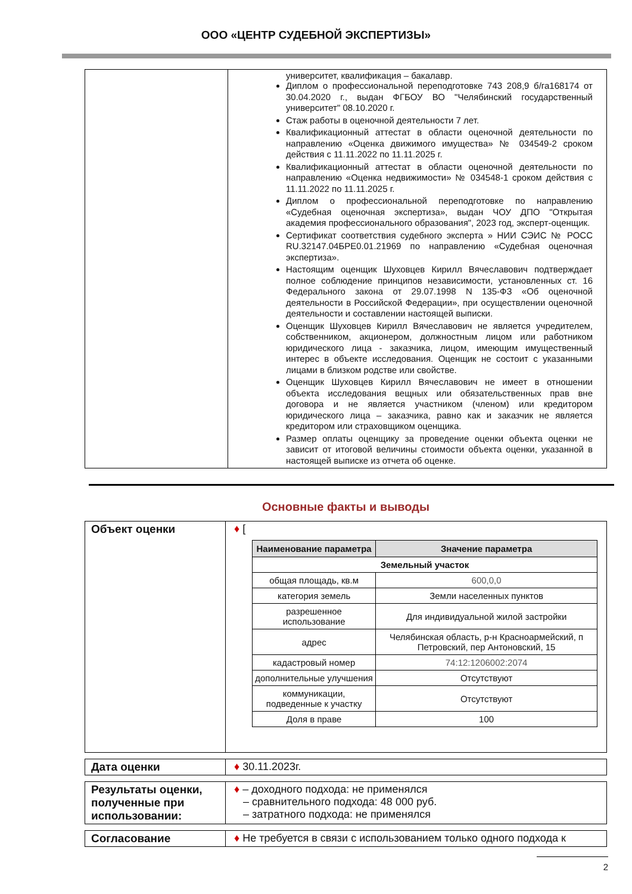ООО «ЦЕНТР СУДЕБНОЙ ЭКСПЕРТИЗЫ»
| | университет, квалификация – бакалавр. Диплом о профессиональной переподготовке 743 208,9 б/га168174 от 30.04.2020 г., выдан ФГБОУ ВО "Челябинский государственный университет" 08.10.2020 г. Стаж работы в оценочной деятельности 7 лет. Квалификационный аттестат в области оценочной деятельности по направлению «Оценка движимого имущества» № 034549-2 сроком действия с 11.11.2022 по 11.11.2025 г. Квалификационный аттестат в области оценочной деятельности по направлению «Оценка недвижимости» № 034548-1 сроком действия с 11.11.2022 по 11.11.2025 г. Диплом о профессиональной переподготовке по направлению «Судебная оценочная экспертиза», выдан ЧОУ ДПО "Открытая академия профессионального образования", 2023 год, эксперт-оценщик. Сертификат соответствия судебного эксперта » НИИ СЭИС № РОСС RU.32147.04БРЕ0.01.21969 по направлению «Судебная оценочная экспертиза». Настоящим оценщик Шуховцев Кирилл Вячеславович подтверждает полное соблюдение принципов независимости, установленных ст. 16 Федерального закона от 29.07.1998 N 135-ФЗ «Об оценочной деятельности в Российской Федерации», при осуществлении оценочной деятельности и составлении настоящей выписки. Оценщик Шуховцев Кирилл Вячеславович не является учредителем, собственником, акционером, должностным лицом или работником юридического лица - заказчика, лицом, имеющим имущественный интерес в объекте исследования. Оценщик не состоит с указанными лицами в близком родстве или свойстве. Оценщик Шуховцев Кирилл Вячеславович не имеет в отношении объекта исследования вещных или обязательственных прав вне договора и не является участником (членом) или кредитором юридического лица – заказчика, равно как и заказчик не является кредитором или страховщиком оценщика. Размер оплаты оценщику за проведение оценки объекта оценки не зависит от итоговой величины стоимости объекта оценки, указанной в настоящей выписке из отчета об оценке. |
Основные факты и выводы
| Объект оценки | ♦ [ / Наименование параметра / Значение параметра / / --- / --- / / Земельный участок / / / общая площадь, кв.м / 600,0,0 / / категория земель / Земли населенных пунктов / / разрешенное использование / Для индивидуальной жилой застройки / / адрес / Челябинская область, р-н Красноармейский, п Петровский, пер Антоновский, 15 / / кадастровый номер / 74:12:1206002:2074 / / дополнительные улучшения / Отсутствуют / / коммуникации, подведенные к участку / Отсутствуют / / Доля в праве / 100 / |
| Дата оценки | ♦ 30.11.2023г. |
| Результаты оценки, полученные при использовании: | ♦ – доходного подхода: не применялся – сравнительного подхода: 48 000 руб. – затратного подхода: не применялся |
| Согласование | ♦ Не требуется в связи с использованием только одного подхода к |
2